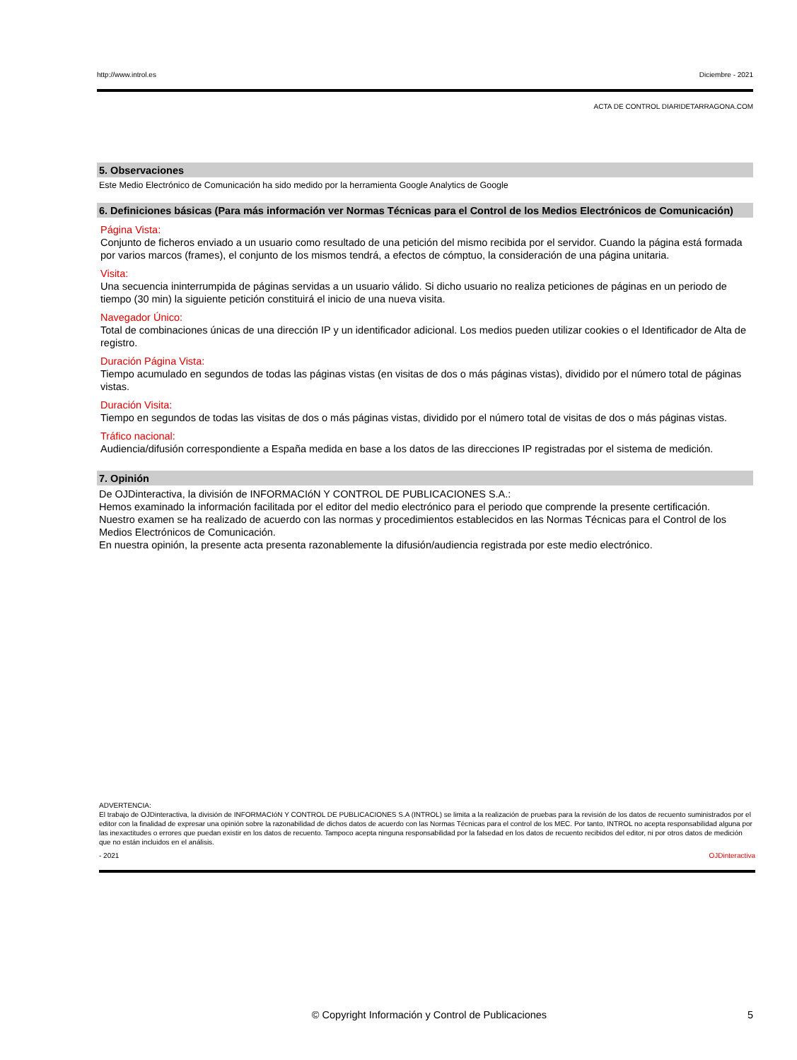http://www.introl.es Diciembre - 2021
ACTA DE CONTROL DIARIDETARRAGONA.COM
5. Observaciones
Este Medio Electrónico de Comunicación ha sido medido por la herramienta Google Analytics de Google
6. Definiciones básicas (Para más información ver Normas Técnicas para el Control de los Medios Electrónicos de Comunicación)
Página Vista:
Conjunto de ficheros enviado a un usuario como resultado de una petición del mismo recibida por el servidor. Cuando la página está formada por varios marcos (frames), el conjunto de los mismos tendrá, a efectos de cómptuo, la consideración de una página unitaria.
Visita:
Una secuencia ininterrumpida de páginas servidas a un usuario válido. Si dicho usuario no realiza peticiones de páginas en un periodo de tiempo (30 min) la siguiente petición constituirá el inicio de una nueva visita.
Navegador Único:
Total de combinaciones únicas de una dirección IP y un identificador adicional. Los medios pueden utilizar cookies o el Identificador de Alta de registro.
Duración Página Vista:
Tiempo acumulado en segundos de todas las páginas vistas (en visitas de dos o más páginas vistas), dividido por el número total de páginas vistas.
Duración Visita:
Tiempo en segundos de todas las visitas de dos o más páginas vistas, dividido por el número total de visitas de dos o más páginas vistas.
Tráfico nacional:
Audiencia/difusión correspondiente a España medida en base a los datos de las direcciones IP registradas por el sistema de medición.
7. Opinión
De OJDinteractiva, la división de INFORMACIóN Y CONTROL DE PUBLICACIONES S.A.:
Hemos examinado la información facilitada por el editor del medio electrónico para el periodo que comprende la presente certificación.
Nuestro examen se ha realizado de acuerdo con las normas y procedimientos establecidos en las Normas Técnicas para el Control de los Medios Electrónicos de Comunicación.
En nuestra opinión, la presente acta presenta razonablemente la difusión/audiencia registrada por este medio electrónico.
ADVERTENCIA:
El trabajo de OJDinteractiva, la división de INFORMACIóN Y CONTROL DE PUBLICACIONES S.A (INTROL) se limita a la realización de pruebas para la revisión de los datos de recuento suministrados por el editor con la finalidad de expresar una opinión sobre la razonabilidad de dichos datos de acuerdo con las Normas Técnicas para el control de los MEC. Por tanto, INTROL no acepta responsabilidad alguna por las inexactitudes o errores que puedan existir en los datos de recuento. Tampoco acepta ninguna responsabilidad por la falsedad en los datos de recuento recibidos del editor, ni por otros datos de medición que no están incluidos en el análisis.
- 2021 OJDinteractiva
© Copyright Información y Control de Publicaciones 5